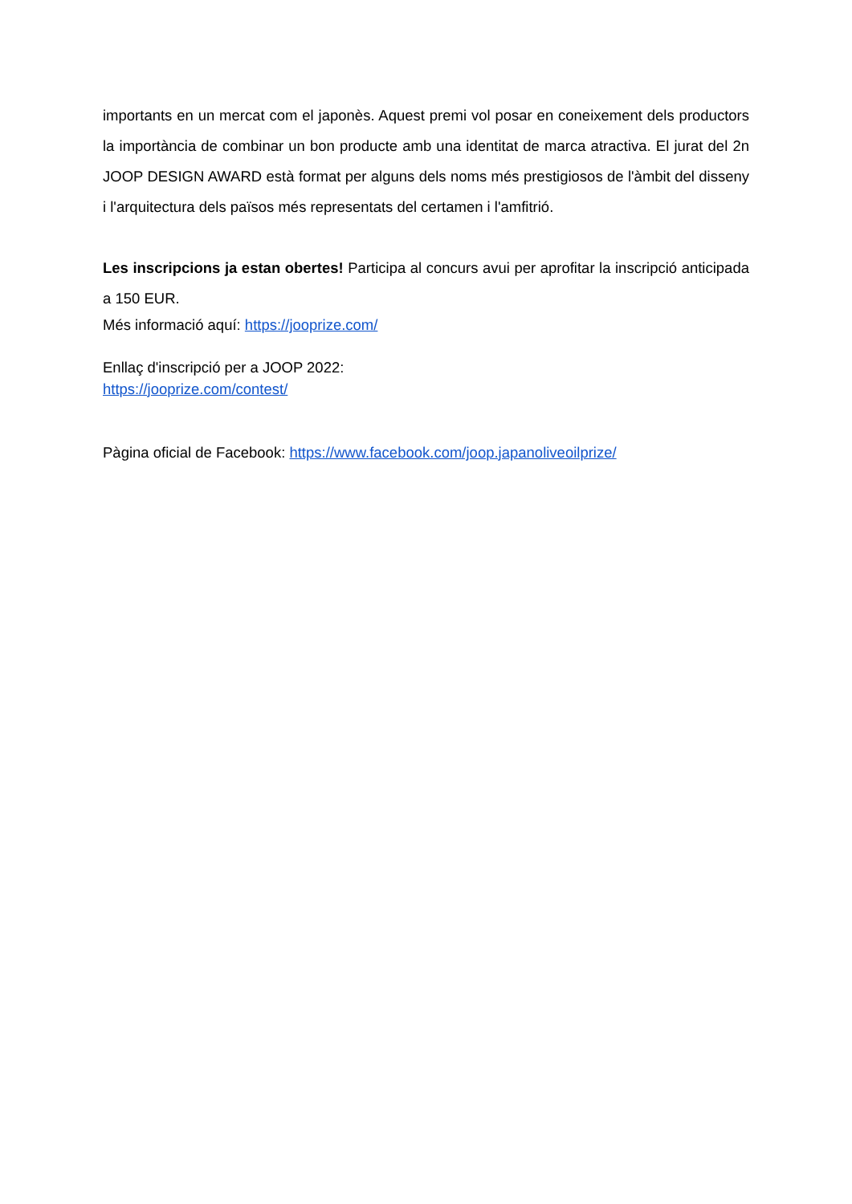importants en un mercat com el japonès. Aquest premi vol posar en coneixement dels productors la importància de combinar un bon producte amb una identitat de marca atractiva. El jurat del 2n JOOP DESIGN AWARD està format per alguns dels noms més prestigiosos de l'àmbit del disseny i l'arquitectura dels països més representats del certamen i l'amfitrió.
Les inscripcions ja estan obertes! Participa al concurs avui per aprofitar la inscripció anticipada a 150 EUR.
Més informació aquí: https://jooprize.com/
Enllaç d'inscripció per a JOOP 2022:
https://jooprize.com/contest/
Pàgina oficial de Facebook: https://www.facebook.com/joop.japanoliveoilprize/